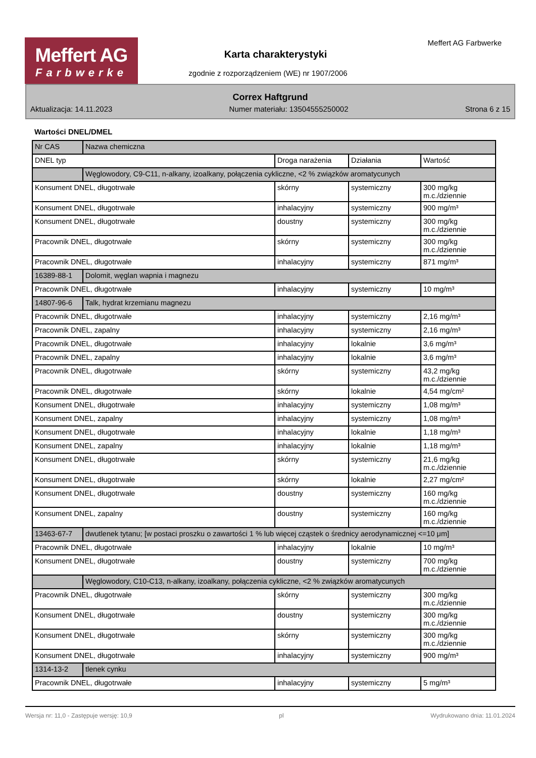Meffert AG
Farbwerke
Meffert AG Farbwerke
Karta charakterystyki
zgodnie z rozporządzeniem (WE) nr 1907/2006
Correx Haftgrund
Aktualizacja: 14.11.2023 Numer materiału: 13504555250002 Strona 6 z 15
Wartości DNEL/DMEL
| Nr CAS | Nazwa chemiczna | | | |
| DNEL typ | | Droga narażenia | Działania | Wartość |
| | Węglowodory, C9-C11, n-alkany, izoalkany, połączenia cykliczne, <2 % związków aromatycunych | | | |
| Konsument DNEL, długotrwałe | | skórny | systemiczny | 300 mg/kg m.c./dziennie |
| Konsument DNEL, długotrwałe | | inhalacyjny | systemiczny | 900 mg/m³ |
| Konsument DNEL, długotrwałe | | doustny | systemiczny | 300 mg/kg m.c./dziennie |
| Pracownik DNEL, długotrwałe | | skórny | systemiczny | 300 mg/kg m.c./dziennie |
| Pracownik DNEL, długotrwałe | | inhalacyjny | systemiczny | 871 mg/m³ |
| 16389-88-1 | Dolomit, węglan wapnia i magnezu | | | |
| Pracownik DNEL, długotrwałe | | inhalacyjny | systemiczny | 10 mg/m³ |
| 14807-96-6 | Talk, hydrat krzemianu magnezu | | | |
| Pracownik DNEL, długotrwałe | | inhalacyjny | systemiczny | 2,16 mg/m³ |
| Pracownik DNEL, zapalny | | inhalacyjny | systemiczny | 2,16 mg/m³ |
| Pracownik DNEL, długotrwałe | | inhalacyjny | lokalnie | 3,6 mg/m³ |
| Pracownik DNEL, zapalny | | inhalacyjny | lokalnie | 3,6 mg/m³ |
| Pracownik DNEL, długotrwałe | | skórny | systemiczny | 43,2 mg/kg m.c./dziennie |
| Pracownik DNEL, długotrwałe | | skórny | lokalnie | 4,54 mg/cm² |
| Konsument DNEL, długotrwałe | | inhalacyjny | systemiczny | 1,08 mg/m³ |
| Konsument DNEL, zapalny | | inhalacyjny | systemiczny | 1,08 mg/m³ |
| Konsument DNEL, długotrwałe | | inhalacyjny | lokalnie | 1,18 mg/m³ |
| Konsument DNEL, zapalny | | inhalacyjny | lokalnie | 1,18 mg/m³ |
| Konsument DNEL, długotrwałe | | skórny | systemiczny | 21,6 mg/kg m.c./dziennie |
| Konsument DNEL, długotrwałe | | skórny | lokalnie | 2,27 mg/cm² |
| Konsument DNEL, długotrwałe | | doustny | systemiczny | 160 mg/kg m.c./dziennie |
| Konsument DNEL, zapalny | | doustny | systemiczny | 160 mg/kg m.c./dziennie |
| 13463-67-7 | dwutlenek tytanu; [w postaci proszku o zawartości 1 % lub więcej cząstek o średnicy aerodynamicznej <=10 μm] | | | |
| Pracownik DNEL, długotrwałe | | inhalacyjny | lokalnie | 10 mg/m³ |
| Konsument DNEL, długotrwałe | | doustny | systemiczny | 700 mg/kg m.c./dziennie |
| | Węglowodory, C10-C13, n-alkany, izoalkany, połączenia cykliczne, <2 % związków aromatycunych | | | |
| Pracownik DNEL, długotrwałe | | skórny | systemiczny | 300 mg/kg m.c./dziennie |
| Konsument DNEL, długotrwałe | | doustny | systemiczny | 300 mg/kg m.c./dziennie |
| Konsument DNEL, długotrwałe | | skórny | systemiczny | 300 mg/kg m.c./dziennie |
| Konsument DNEL, długotrwałe | | inhalacyjny | systemiczny | 900 mg/m³ |
| 1314-13-2 | tlenek cynku | | | |
| Pracownik DNEL, długotrwałe | | inhalacyjny | systemiczny | 5 mg/m³ |
Wersja nr: 11,0 - Zastępuje wersję: 10,9 pl Wydrukowano dnia: 11.01.2024